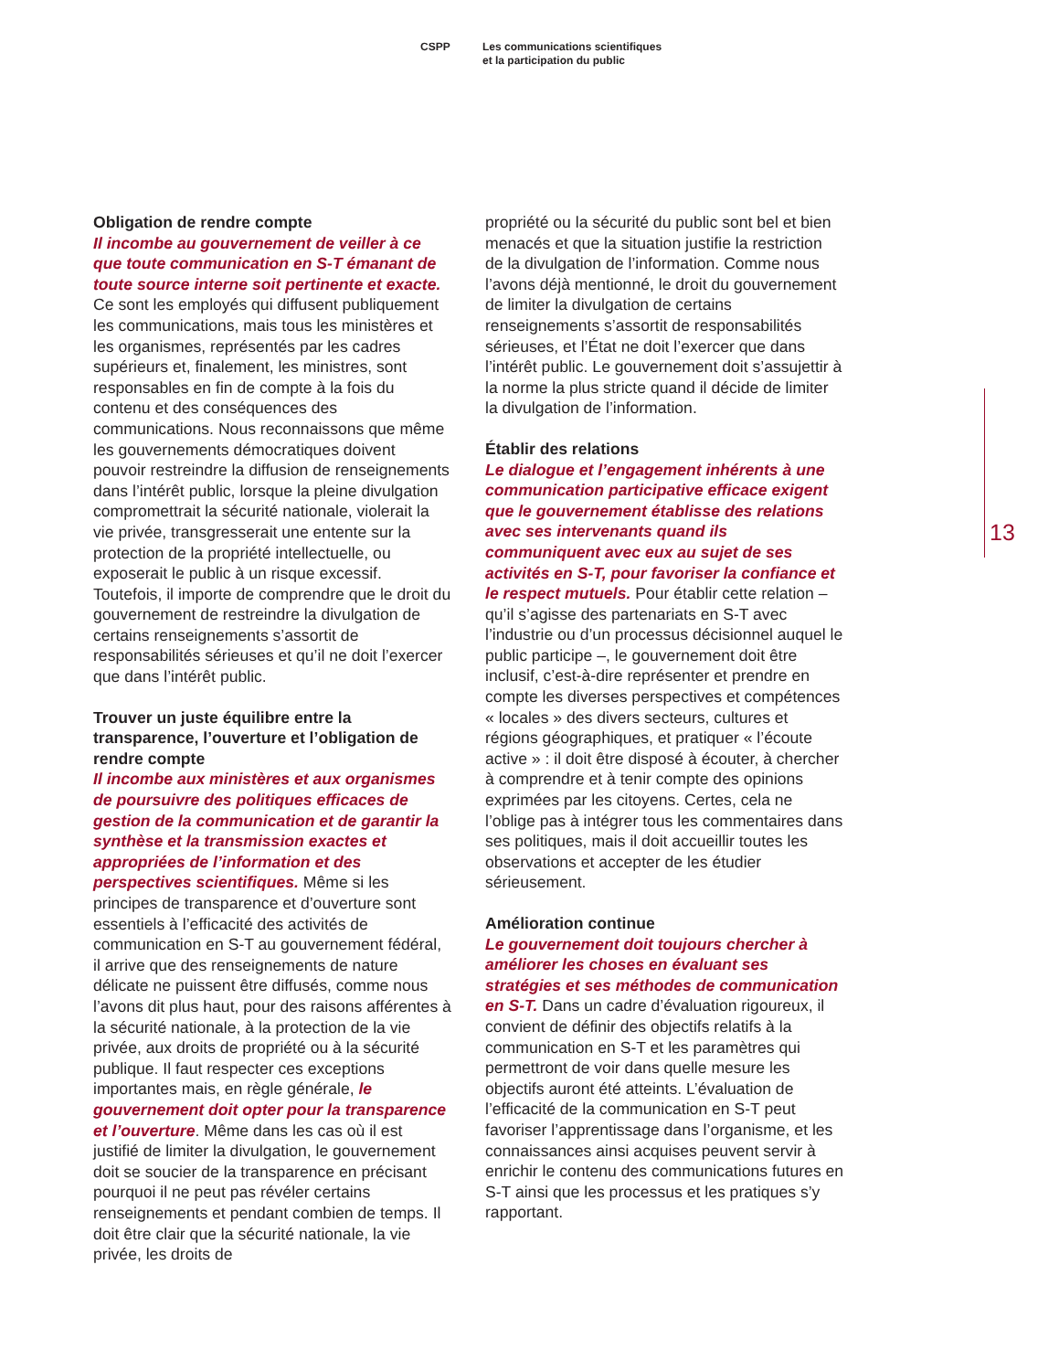CSPP Les communications scientifiques
et la participation du public
Obligation de rendre compte
Il incombe au gouvernement de veiller à ce que toute communication en S-T émanant de toute source interne soit pertinente et exacte. Ce sont les employés qui diffusent publiquement les communications, mais tous les ministères et les organismes, représentés par les cadres supérieurs et, finalement, les ministres, sont responsables en fin de compte à la fois du contenu et des conséquences des communications. Nous reconnaissons que même les gouvernements démocratiques doivent pouvoir restreindre la diffusion de renseignements dans l’intérêt public, lorsque la pleine divulgation compromettrait la sécurité nationale, violerait la vie privée, transgresserait une entente sur la protection de la propriété intellectuelle, ou exposerait le public à un risque excessif. Toutefois, il importe de comprendre que le droit du gouvernement de restreindre la divulgation de certains renseignements s’assortit de responsabilités sérieuses et qu’il ne doit l’exercer que dans l’intérêt public.
Trouver un juste équilibre entre la transparence, l’ouverture et l’obligation de rendre compte
Il incombe aux ministères et aux organismes de poursuivre des politiques efficaces de gestion de la communication et de garantir la synthèse et la transmission exactes et appropriées de l’information et des perspectives scientifiques. Même si les principes de transparence et d’ouverture sont essentiels à l’efficacité des activités de communication en S-T au gouvernement fédéral, il arrive que des renseignements de nature délicate ne puissent être diffusés, comme nous l’avons dit plus haut, pour des raisons afférentes à la sécurité nationale, à la protection de la vie privée, aux droits de propriété ou à la sécurité publique. Il faut respecter ces exceptions importantes mais, en règle générale, le gouvernement doit opter pour la transparence et l’ouverture. Même dans les cas où il est justifié de limiter la divulgation, le gouvernement doit se soucier de la transparence en précisant pourquoi il ne peut pas révéler certains renseignements et pendant combien de temps. Il doit être clair que la sécurité nationale, la vie privée, les droits de
propriété ou la sécurité du public sont bel et bien menacés et que la situation justifie la restriction de la divulgation de l’information. Comme nous l’avons déjà mentionné, le droit du gouvernement de limiter la divulgation de certains renseignements s’assortit de responsabilités sérieuses, et l’État ne doit l’exercer que dans l’intérêt public. Le gouvernement doit s’assujettir à la norme la plus stricte quand il décide de limiter la divulgation de l’information.
Établir des relations
Le dialogue et l’engagement inhérents à une communication participative efficace exigent que le gouvernement établisse des relations avec ses intervenants quand ils communiquent avec eux au sujet de ses activités en S-T, pour favoriser la confiance et le respect mutuels. Pour établir cette relation – qu’il s’agisse des partenariats en S-T avec l’industrie ou d’un processus décisionnel auquel le public participe –, le gouvernement doit être inclusif, c’est-à-dire représenter et prendre en compte les diverses perspectives et compétences « locales » des divers secteurs, cultures et régions géographiques, et pratiquer « l’écoute active » : il doit être disposé à écouter, à chercher à comprendre et à tenir compte des opinions exprimées par les citoyens. Certes, cela ne l’oblige pas à intégrer tous les commentaires dans ses politiques, mais il doit accueillir toutes les observations et accepter de les étudier sérieusement.
Amélioration continue
Le gouvernement doit toujours chercher à améliorer les choses en évaluant ses stratégies et ses méthodes de communication en S-T. Dans un cadre d’évaluation rigoureux, il convient de définir des objectifs relatifs à la communication en S-T et les paramètres qui permettront de voir dans quelle mesure les objectifs auront été atteints. L’évaluation de l’efficacité de la communication en S-T peut favoriser l’apprentissage dans l’organisme, et les connaissances ainsi acquises peuvent servir à enrichir le contenu des communications futures en S-T ainsi que les processus et les pratiques s’y rapportant.
13